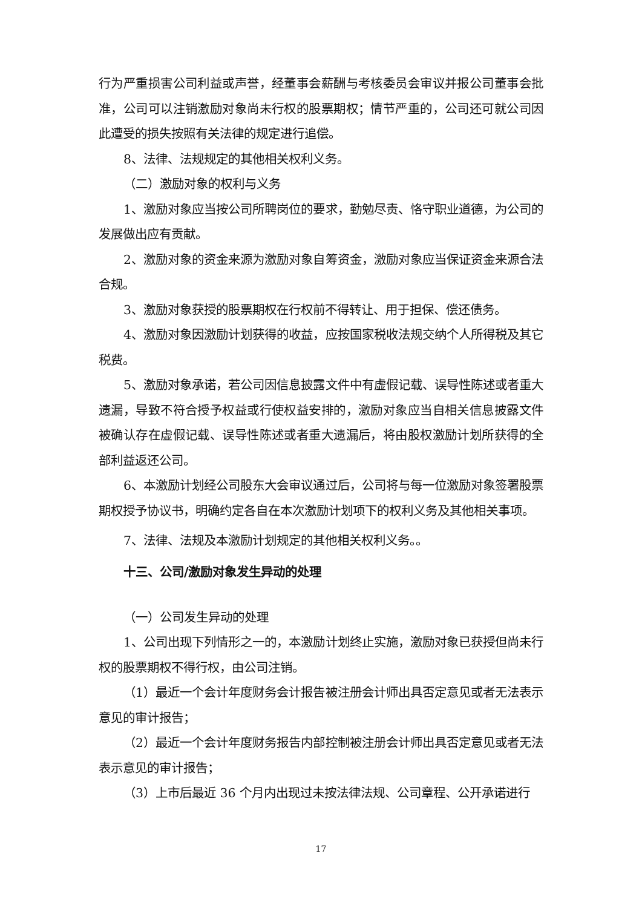行为严重损害公司利益或声誉，经董事会薪酬与考核委员会审议并报公司董事会批准，公司可以注销激励对象尚未行权的股票期权；情节严重的，公司还可就公司因此遭受的损失按照有关法律的规定进行追偿。
8、法律、法规规定的其他相关权利义务。
（二）激励对象的权利与义务
1、激励对象应当按公司所聘岗位的要求，勤勉尽责、恪守职业道德，为公司的发展做出应有贡献。
2、激励对象的资金来源为激励对象自筹资金，激励对象应当保证资金来源合法合规。
3、激励对象获授的股票期权在行权前不得转让、用于担保、偿还债务。
4、激励对象因激励计划获得的收益，应按国家税收法规交纳个人所得税及其它税费。
5、激励对象承诺，若公司因信息披露文件中有虚假记载、误导性陈述或者重大遗漏，导致不符合授予权益或行使权益安排的，激励对象应当自相关信息披露文件被确认存在虚假记载、误导性陈述或者重大遗漏后，将由股权激励计划所获得的全部利益返还公司。
6、本激励计划经公司股东大会审议通过后，公司将与每一位激励对象签署股票期权授予协议书，明确约定各自在本次激励计划项下的权利义务及其他相关事项。
7、法律、法规及本激励计划规定的其他相关权利义务。。
十三、公司/激励对象发生异动的处理
（一）公司发生异动的处理
1、公司出现下列情形之一的，本激励计划终止实施，激励对象已获授但尚未行权的股票期权不得行权，由公司注销。
（1）最近一个会计年度财务会计报告被注册会计师出具否定意见或者无法表示意见的审计报告；
（2）最近一个会计年度财务报告内部控制被注册会计师出具否定意见或者无法表示意见的审计报告；
（3）上市后最近 36 个月内出现过未按法律法规、公司章程、公开承诺进行
17